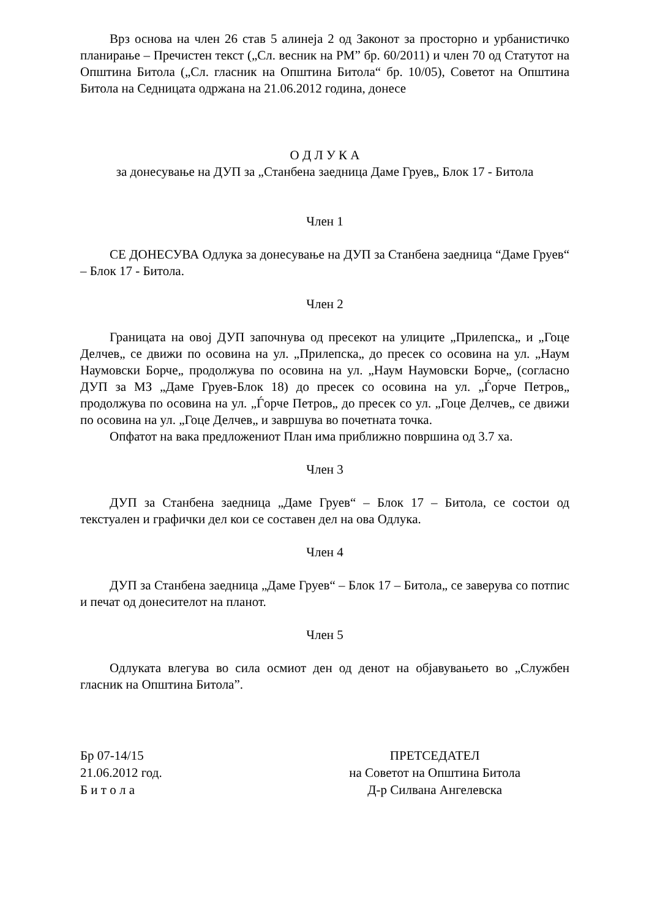Врз основа на член 26 став 5 алинеја 2 од Законот за просторно и урбанистичко планирање – Пречистен текст („Сл. весник на РМ” бр. 60/2011) и член 70 од Статутот на Општина Битола („Сл. гласник на Општина Битола“ бр. 10/05), Советот на Општина Битола на Седницата одржана на 21.06.2012 година, донесе
О Д Л У К А
за донесување на ДУП за „Станбена заедница Даме Груев„ Блок 17 - Битола
Член 1
СЕ ДОНЕСУВА Одлука за донесување на ДУП за Станбена заедница “Даме Груев“ – Блок 17 - Битола.
Член 2
Границата на овој ДУП започнува од пресекот на улиците „Прилепска„ и „Гоце Делчев„ се движи по осовина на ул. „Прилепска„ до пресек со осовина на ул. „Наум Наумовски Борче„ продолжува по осовина на ул. „Наум Наумовски Борче„ (согласно ДУП за МЗ „Даме Груев-Блок 18) до пресек со осовина на ул. „Ѓорче Петров„ продолжува по осовина на ул. „Ѓорче Петров„ до пресек со ул. „Гоце Делчев„ се движи по осовина на ул. „Гоце Делчев„ и завршува во почетната точка.
Опфатот на вака предложениот План има приближно површина од 3.7 ха.
Член 3
ДУП за Станбена заедница „Даме Груев“ – Блок 17 – Битола, се состои од текстуален и графички дел кои се составен дел на ова Одлука.
Член 4
ДУП за Станбена заедница „Даме Груев“ – Блок 17 – Битола„ се заверува со потпис и печат од донесителот на планот.
Член 5
Одлуката влегува во сила осмиот ден од денот на објавувањето во „Службен гласник на Општина Битола”.
Бр 07-14/15
21.06.2012 год.
Б и т о л а
ПРЕТСЕДАТЕЛ
на Советот на Општина Битола
Д-р Силвана Ангелевска